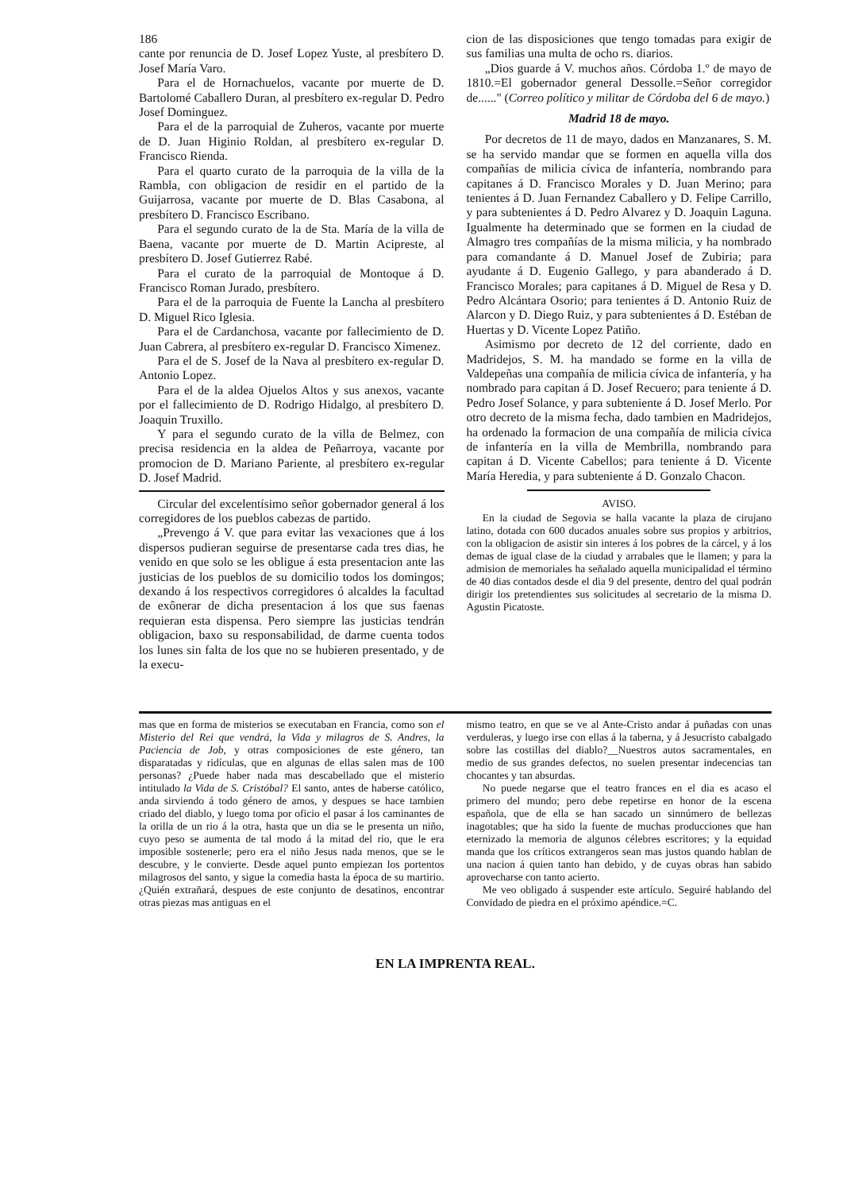186
cante por renuncia de D. Josef Lopez Yuste, al presbítero D. Josef María Varo.
Para el de Hornachuelos, vacante por muerte de D. Bartolomé Caballero Duran, al presbítero ex-regular D. Pedro Josef Dominguez.
Para el de la parroquial de Zuheros, vacante por muerte de D. Juan Higinio Roldan, al presbítero ex-regular D. Francisco Rienda.
Para el quarto curato de la parroquia de la villa de la Rambla, con obligacion de residir en el partido de la Guijarrosa, vacante por muerte de D. Blas Casabona, al presbítero D. Francisco Escribano.
Para el segundo curato de la de Sta. María de la villa de Baena, vacante por muerte de D. Martin Acipreste, al presbítero D. Josef Gutierrez Rabé.
Para el curato de la parroquial de Montoque á D. Francisco Roman Jurado, presbítero.
Para el de la parroquia de Fuente la Lancha al presbítero D. Miguel Rico Iglesia.
Para el de Cardanchosa, vacante por fallecimiento de D. Juan Cabrera, al presbítero ex-regular D. Francisco Ximenez.
Para el de S. Josef de la Nava al presbítero ex-regular D. Antonio Lopez.
Para el de la aldea Ojuelos Altos y sus anexos, vacante por el fallecimiento de D. Rodrigo Hidalgo, al presbítero D. Joaquin Truxillo.
Y para el segundo curato de la villa de Belmez, con precisa residencia en la aldea de Peñarroya, vacante por promocion de D. Mariano Pariente, al presbítero ex-regular D. Josef Madrid.
Circular del excelentísimo señor gobernador general á los corregidores de los pueblos cabezas de partido.
„Prevengo á V. que para evitar las vexaciones que á los dispersos pudieran seguirse de presentarse cada tres dias, he venido en que solo se les obligue á esta presentacion ante las justicias de los pueblos de su domicilio todos los domingos; dexando á los respectivos corregidores ó alcaldes la facultad de exônerar de dicha presentacion á los que sus faenas requieran esta dispensa. Pero siempre las justicias tendrán obligacion, baxo su responsabilidad, de darme cuenta todos los lunes sin falta de los que no se hubieren presentado, y de la execu-
cion de las disposiciones que tengo tomadas para exigir de sus familias una multa de ocho rs. diarios.
„Dios guarde á V. muchos años. Córdoba 1.º de mayo de 1810.=El gobernador general Dessolle.=Señor corregidor de......" (Correo político y militar de Córdoba del 6 de mayo.)
Madrid 18 de mayo.
Por decretos de 11 de mayo, dados en Manzanares, S. M. se ha servido mandar que se formen en aquella villa dos compañías de milicia cívica de infantería, nombrando para capitanes á D. Francisco Morales y D. Juan Merino; para tenientes á D. Juan Fernandez Caballero y D. Felipe Carrillo, y para subtenientes á D. Pedro Alvarez y D. Joaquin Laguna. Igualmente ha determinado que se formen en la ciudad de Almagro tres compañías de la misma milicia, y ha nombrado para comandante á D. Manuel Josef de Zubiria; para ayudante á D. Eugenio Gallego, y para abanderado á D. Francisco Morales; para capitanes á D. Miguel de Resa y D. Pedro Alcántara Osorio; para tenientes á D. Antonio Ruiz de Alarcon y D. Diego Ruiz, y para subtenientes á D. Estéban de Huertas y D. Vicente Lopez Patiño.
Asimismo por decreto de 12 del corriente, dado en Madridejos, S. M. ha mandado se forme en la villa de Valdepeñas una compañía de milicia cívica de infantería, y ha nombrado para capitan á D. Josef Recuero; para teniente á D. Pedro Josef Solance, y para subteniente á D. Josef Merlo. Por otro decreto de la misma fecha, dado tambien en Madridejos, ha ordenado la formacion de una compañía de milicia cívica de infantería en la villa de Membrilla, nombrando para capitan á D. Vicente Cabellos; para teniente á D. Vicente María Heredia, y para subteniente á D. Gonzalo Chacon.
AVISO.
En la ciudad de Segovia se halla vacante la plaza de cirujano latino, dotada con 600 ducados anuales sobre sus propios y arbitrios, con la obligacion de asistir sin interes á los pobres de la cárcel, y á los demas de igual clase de la ciudad y arrabales que le llamen; y para la admision de memoriales ha señalado aquella municipalidad el término de 40 dias contados desde el dia 9 del presente, dentro del qual podrán dirigir los pretendientes sus solicitudes al secretario de la misma D. Agustin Picatoste.
mas que en forma de misterios se executaban en Francia, como son el Misterio del Rei que vendrá, la Vida y milagros de S. Andres, la Paciencia de Job, y otras composiciones de este género, tan disparatadas y ridículas, que en algunas de ellas salen mas de 100 personas? ¿Puede haber nada mas descabellado que el misterio intitulado la Vida de S. Cristóbal? El santo, antes de haberse católico, anda sirviendo á todo género de amos, y despues se hace tambien criado del diablo, y luego toma por oficio el pasar á los caminantes de la orilla de un rio á la otra, hasta que un dia se le presenta un niño, cuyo peso se aumenta de tal modo á la mitad del rio, que le era imposible sostenerle; pero era el niño Jesus nada menos, que se le descubre, y le convierte. Desde aquel punto empiezan los portentos milagrosos del santo, y sigue la comedia hasta la época de su martirio. ¿Quién extrañará, despues de este conjunto de desatinos, encontrar otras piezas mas antiguas en el
mismo teatro, en que se ve al Ante-Cristo andar á puñadas con unas verduleras, y luego irse con ellas á la taberna, y á Jesucristo cabalgado sobre las costillas del diablo?__Nuestros autos sacramentales, en medio de sus grandes defectos, no suelen presentar indecencias tan chocantes y tan absurdas.
No puede negarse que el teatro frances en el dia es acaso el primero del mundo; pero debe repetirse en honor de la escena española, que de ella se han sacado un sinnúmero de bellezas inagotables; que ha sido la fuente de muchas producciones que han eternizado la memoria de algunos célebres escritores; y la equidad manda que los críticos extrangeros sean mas justos quando hablan de una nacion á quien tanto han debido, y de cuyas obras han sabido aprovecharse con tanto acierto.
Me veo obligado á suspender este artículo. Seguiré hablando del Convidado de piedra en el próximo apéndice.=C.
EN LA IMPRENTA REAL.